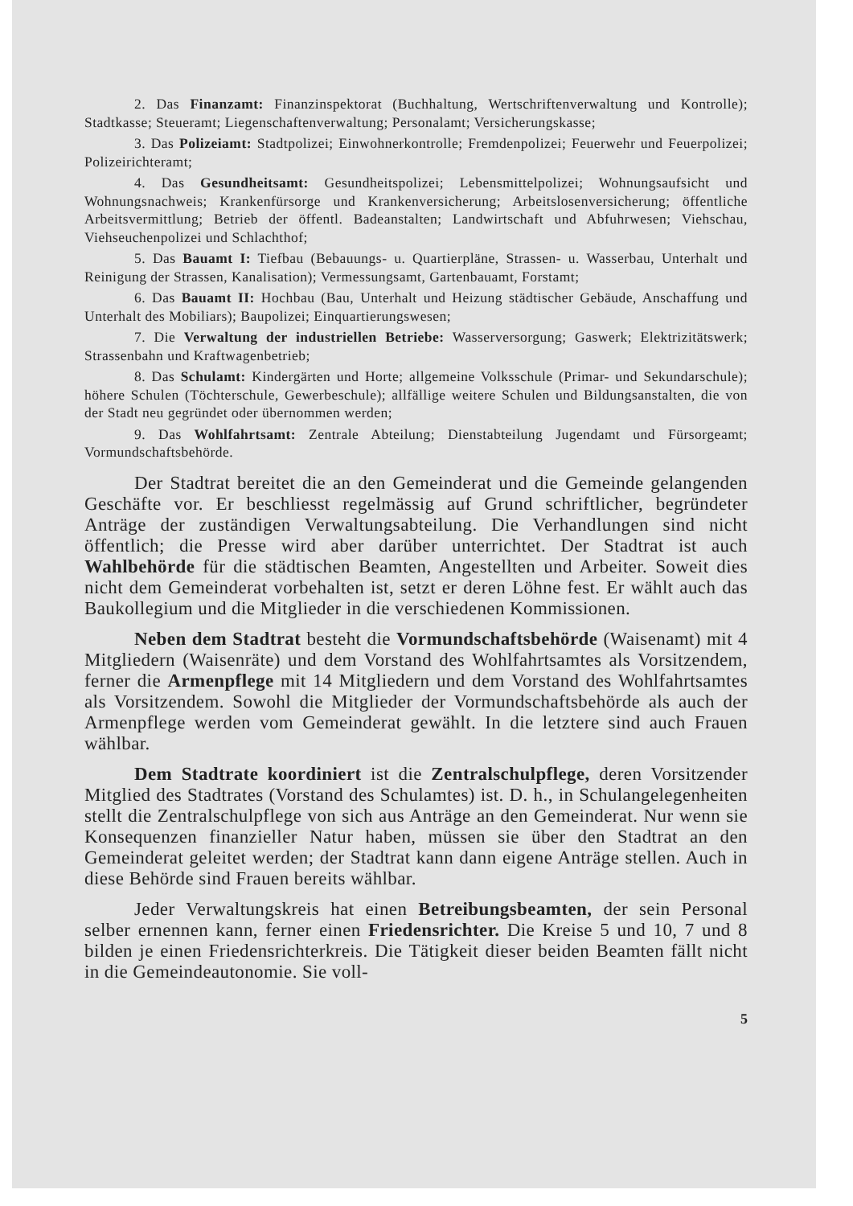2. Das Finanzamt: Finanzinspektorat (Buchhaltung, Wertschriftenverwaltung und Kontrolle); Stadtkasse; Steueramt; Liegenschaftenverwaltung; Personalamt; Versicherungskasse;
3. Das Polizeiamt: Stadtpolizei; Einwohnerkontrolle; Fremdenpolizei; Feuerwehr und Feuerpolizei; Polizeirichteramt;
4. Das Gesundheitsamt: Gesundheitspolizei; Lebensmittelpolizei; Wohnungsaufsicht und Wohnungsnachweis; Krankenfürsorge und Krankenversicherung; Arbeitslosenversicherung; öffentliche Arbeitsvermittlung; Betrieb der öffentl. Badeanstalten; Landwirtschaft und Abfuhrwesen; Viehschau, Viehseuchenpolizei und Schlachthof;
5. Das Bauamt I: Tiefbau (Bebauungs- u. Quartierpläne, Strassen- u. Wasserbau, Unterhalt und Reinigung der Strassen, Kanalisation); Vermessungsamt, Gartenbauamt, Forstamt;
6. Das Bauamt II: Hochbau (Bau, Unterhalt und Heizung städtischer Gebäude, Anschaffung und Unterhalt des Mobiliars); Baupolizei; Einquartierungswesen;
7. Die Verwaltung der industriellen Betriebe: Wasserversorgung; Gaswerk; Elektrizitätswerk; Strassenbahn und Kraftwagenbetrieb;
8. Das Schulamt: Kindergärten und Horte; allgemeine Volksschule (Primar- und Sekundarschule); höhere Schulen (Töchterschule, Gewerbeschule); allfällige weitere Schulen und Bildungsanstalten, die von der Stadt neu gegründet oder übernommen werden;
9. Das Wohlfahrtsamt: Zentrale Abteilung; Dienstabteilung Jugendamt und Fürsorgeamt; Vormundschaftsbehörde.
Der Stadtrat bereitet die an den Gemeinderat und die Gemeinde gelangenden Geschäfte vor. Er beschliesst regelmässig auf Grund schriftlicher, begründeter Anträge der zuständigen Verwaltungsabteilung. Die Verhandlungen sind nicht öffentlich; die Presse wird aber darüber unterrichtet. Der Stadtrat ist auch Wahlbehörde für die städtischen Beamten, Angestellten und Arbeiter. Soweit dies nicht dem Gemeinderat vorbehalten ist, setzt er deren Löhne fest. Er wählt auch das Baukollegium und die Mitglieder in die verschiedenen Kommissionen.
Neben dem Stadtrat besteht die Vormundschaftsbehörde (Waisenamt) mit 4 Mitgliedern (Waisenräte) und dem Vorstand des Wohlfahrtsamtes als Vorsitzendem, ferner die Armenpflege mit 14 Mitgliedern und dem Vorstand des Wohlfahrtsamtes als Vorsitzendem. Sowohl die Mitglieder der Vormundschaftsbehörde als auch der Armenpflege werden vom Gemeinderat gewählt. In die letztere sind auch Frauen wählbar.
Dem Stadtrate koordiniert ist die Zentralschulpflege, deren Vorsitzender Mitglied des Stadtrates (Vorstand des Schulamtes) ist. D. h., in Schulangelegenheiten stellt die Zentralschulpflege von sich aus Anträge an den Gemeinderat. Nur wenn sie Konsequenzen finanzieller Natur haben, müssen sie über den Stadtrat an den Gemeinderat geleitet werden; der Stadtrat kann dann eigene Anträge stellen. Auch in diese Behörde sind Frauen bereits wählbar.
Jeder Verwaltungskreis hat einen Betreibungsbeamten, der sein Personal selber ernennen kann, ferner einen Friedensrichter. Die Kreise 5 und 10, 7 und 8 bilden je einen Friedensrichterkreis. Die Tätigkeit dieser beiden Beamten fällt nicht in die Gemeindeautonomie. Sie voll-
5